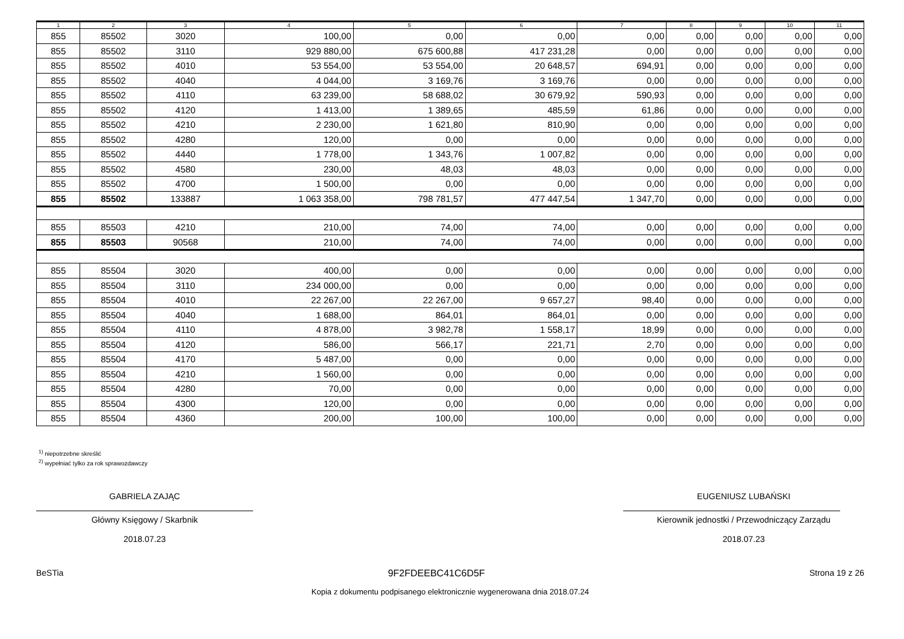| 1 | 2 | 3 | 4 | 5 | 6 | 7 | 8 | 9 | 10 | 11 |
| --- | --- | --- | --- | --- | --- | --- | --- | --- | --- | --- |
| 855 | 85502 | 3020 | 100,00 | 0,00 | 0,00 | 0,00 | 0,00 | 0,00 | 0,00 | 0,00 |
| 855 | 85502 | 3110 | 929 880,00 | 675 600,88 | 417 231,28 | 0,00 | 0,00 | 0,00 | 0,00 | 0,00 |
| 855 | 85502 | 4010 | 53 554,00 | 53 554,00 | 20 648,57 | 694,91 | 0,00 | 0,00 | 0,00 | 0,00 |
| 855 | 85502 | 4040 | 4 044,00 | 3 169,76 | 3 169,76 | 0,00 | 0,00 | 0,00 | 0,00 | 0,00 |
| 855 | 85502 | 4110 | 63 239,00 | 58 688,02 | 30 679,92 | 590,93 | 0,00 | 0,00 | 0,00 | 0,00 |
| 855 | 85502 | 4120 | 1 413,00 | 1 389,65 | 485,59 | 61,86 | 0,00 | 0,00 | 0,00 | 0,00 |
| 855 | 85502 | 4210 | 2 230,00 | 1 621,80 | 810,90 | 0,00 | 0,00 | 0,00 | 0,00 | 0,00 |
| 855 | 85502 | 4280 | 120,00 | 0,00 | 0,00 | 0,00 | 0,00 | 0,00 | 0,00 | 0,00 |
| 855 | 85502 | 4440 | 1 778,00 | 1 343,76 | 1 007,82 | 0,00 | 0,00 | 0,00 | 0,00 | 0,00 |
| 855 | 85502 | 4580 | 230,00 | 48,03 | 48,03 | 0,00 | 0,00 | 0,00 | 0,00 | 0,00 |
| 855 | 85502 | 4700 | 1 500,00 | 0,00 | 0,00 | 0,00 | 0,00 | 0,00 | 0,00 | 0,00 |
| 855 | 85502 | 133887 | 1 063 358,00 | 798 781,57 | 477 447,54 | 1 347,70 | 0,00 | 0,00 | 0,00 | 0,00 |
| 855 | 85503 | 4210 | 210,00 | 74,00 | 74,00 | 0,00 | 0,00 | 0,00 | 0,00 | 0,00 |
| 855 | 85503 | 90568 | 210,00 | 74,00 | 74,00 | 0,00 | 0,00 | 0,00 | 0,00 | 0,00 |
| 855 | 85504 | 3020 | 400,00 | 0,00 | 0,00 | 0,00 | 0,00 | 0,00 | 0,00 | 0,00 |
| 855 | 85504 | 3110 | 234 000,00 | 0,00 | 0,00 | 0,00 | 0,00 | 0,00 | 0,00 | 0,00 |
| 855 | 85504 | 4010 | 22 267,00 | 22 267,00 | 9 657,27 | 98,40 | 0,00 | 0,00 | 0,00 | 0,00 |
| 855 | 85504 | 4040 | 1 688,00 | 864,01 | 864,01 | 0,00 | 0,00 | 0,00 | 0,00 | 0,00 |
| 855 | 85504 | 4110 | 4 878,00 | 3 982,78 | 1 558,17 | 18,99 | 0,00 | 0,00 | 0,00 | 0,00 |
| 855 | 85504 | 4120 | 586,00 | 566,17 | 221,71 | 2,70 | 0,00 | 0,00 | 0,00 | 0,00 |
| 855 | 85504 | 4170 | 5 487,00 | 0,00 | 0,00 | 0,00 | 0,00 | 0,00 | 0,00 | 0,00 |
| 855 | 85504 | 4210 | 1 560,00 | 0,00 | 0,00 | 0,00 | 0,00 | 0,00 | 0,00 | 0,00 |
| 855 | 85504 | 4280 | 70,00 | 0,00 | 0,00 | 0,00 | 0,00 | 0,00 | 0,00 | 0,00 |
| 855 | 85504 | 4300 | 120,00 | 0,00 | 0,00 | 0,00 | 0,00 | 0,00 | 0,00 | 0,00 |
| 855 | 85504 | 4360 | 200,00 | 100,00 | 100,00 | 0,00 | 0,00 | 0,00 | 0,00 | 0,00 |
<sup>1)</sup> niepotrzebne skreślić
<sup>2)</sup> wypełniać tylko za rok sprawozdawczy
GABRIELA ZAJĄC
Główny Księgowy / Skarbnik
2018.07.23
EUGENIUSZ LUBAŃSKI
Kierownik jednostki / Przewodniczący Zarządu
2018.07.23
BeSTia 9F2FDEEBC41C6D5F Strona 19 z 26
Kopia z dokumentu podpisanego elektronicznie wygenerowana dnia 2018.07.24